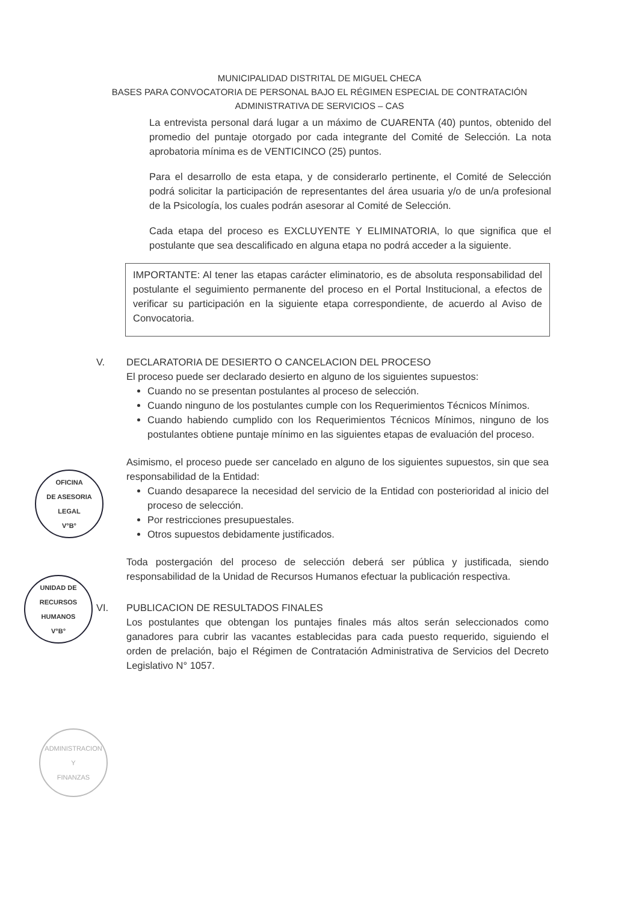MUNICIPALIDAD DISTRITAL DE MIGUEL CHECA
BASES PARA CONVOCATORIA DE PERSONAL BAJO EL RÉGIMEN ESPECIAL DE CONTRATACIÓN
ADMINISTRATIVA DE SERVICIOS – CAS
La entrevista personal dará lugar a un máximo de CUARENTA (40) puntos, obtenido del promedio del puntaje otorgado por cada integrante del Comité de Selección. La nota aprobatoria mínima es de VENTICINCO (25) puntos.
Para el desarrollo de esta etapa, y de considerarlo pertinente, el Comité de Selección podrá solicitar la participación de representantes del área usuaria y/o de un/a profesional de la Psicología, los cuales podrán asesorar al Comité de Selección.
Cada etapa del proceso es EXCLUYENTE Y ELIMINATORIA, lo que significa que el postulante que sea descalificado en alguna etapa no podrá acceder a la siguiente.
IMPORTANTE: Al tener las etapas carácter eliminatorio, es de absoluta responsabilidad del postulante el seguimiento permanente del proceso en el Portal Institucional, a efectos de verificar su participación en la siguiente etapa correspondiente, de acuerdo al Aviso de Convocatoria.
V. DECLARATORIA DE DESIERTO O CANCELACION DEL PROCESO
El proceso puede ser declarado desierto en alguno de los siguientes supuestos:
Cuando no se presentan postulantes al proceso de selección.
Cuando ninguno de los postulantes cumple con los Requerimientos Técnicos Mínimos.
Cuando habiendo cumplido con los Requerimientos Técnicos Mínimos, ninguno de los postulantes obtiene puntaje mínimo en las siguientes etapas de evaluación del proceso.
Asimismo, el proceso puede ser cancelado en alguno de los siguientes supuestos, sin que sea responsabilidad de la Entidad:
Cuando desaparece la necesidad del servicio de la Entidad con posterioridad al inicio del proceso de selección.
Por restricciones presupuestales.
Otros supuestos debidamente justificados.
Toda postergación del proceso de selección deberá ser pública y justificada, siendo responsabilidad de la Unidad de Recursos Humanos efectuar la publicación respectiva.
VI. PUBLICACION DE RESULTADOS FINALES
Los postulantes que obtengan los puntajes finales más altos serán seleccionados como ganadores para cubrir las vacantes establecidas para cada puesto requerido, siguiendo el orden de prelación, bajo el Régimen de Contratación Administrativa de Servicios del Decreto Legislativo N° 1057.
OFICINA
DE ASESORIA
LEGAL
V°B°
UNIDAD DE
RECURSOS
HUMANOS
V°B°
ADMINISTRACION
Y
FINANZAS